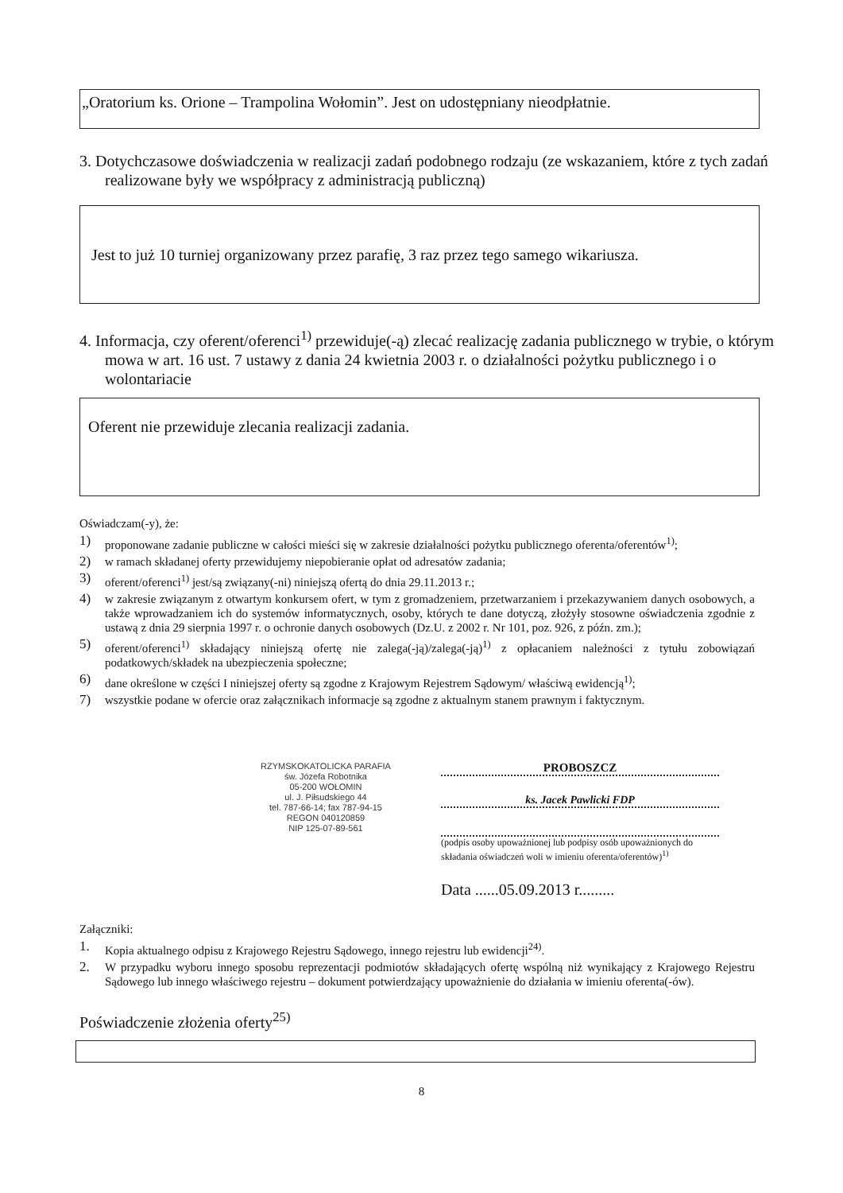„Oratorium ks. Orione – Trampolina Wołomin”. Jest on udostępniany nieodpłatnie.
3. Dotychczasowe doświadczenia w realizacji zadań podobnego rodzaju (ze wskazaniem, które z tych zadań realizowane były we współpracy z administracją publiczną)
Jest to już 10 turniej organizowany przez parafię, 3 raz przez tego samego wikariusza.
4. Informacja, czy oferent/oferenci<sup>1)</sup> przewiduje(-ą) zlecać realizację zadania publicznego w trybie, o którym mowa w art. 16 ust. 7 ustawy z dania 24 kwietnia 2003 r. o działalności pożytku publicznego i o wolontariacie
Oferent nie przewiduje zlecania realizacji zadania.
Oświadczam(-y), że:
1) proponowane zadanie publiczne w całości mieści się w zakresie działalności pożytku publicznego oferenta/oferentów<sup>1)</sup>;
2) w ramach składanej oferty przewidujemy niepobieranie opłat od adresatów zadania;
3) oferent/oferenci<sup>1)</sup> jest/są związany(-ni) niniejszą ofertą do dnia 29.11.2013 r.;
4) w zakresie związanym z otwartym konkursem ofert, w tym z gromadzeniem, przetwarzaniem i przekazywaniem danych osobowych, a także wprowadzaniem ich do systemów informatycznych, osoby, których te dane dotyczą, złożyły stosowne oświadczenia zgodnie z ustawą z dnia 29 sierpnia 1997 r. o ochronie danych osobowych (Dz.U. z 2002 r. Nr 101, poz. 926, z późn. zm.);
5) oferent/oferenci<sup>1)</sup> składający niniejszą ofertę nie zalega(-ją)/zalega(-ją)<sup>1)</sup> z opłacaniem należności z tytułu zobowiązań podatkowych/składek na ubezpieczenia społeczne;
6) dane określone w części I niniejszej oferty są zgodne z Krajowym Rejestrem Sądowym/ właściwą ewidencją<sup>1)</sup>;
7) wszystkie podane w ofercie oraz załącznikach informacje są zgodne z aktualnym stanem prawnym i faktycznym.
RZYMSKOKATOLICKA PARAFIA
św. Józefa Robotnika
05-200 WOŁOMIN
ul. J. Piłsudskiego 44
tel. 787-66-14; fax 787-94-15
REGON 040120859
NIP 125-07-89-561
PROBOSZCZ
ks. Jacek Pawlicki FDP
(podpis osoby upoważnionej lub podpisy osób upoważnionych do składania oświadczeń woli w imieniu oferenta/oferentów)<sup>1)</sup>
Data ......05.09.2013 r.........
Załączniki:
1. Kopia aktualnego odpisu z Krajowego Rejestru Sądowego, innego rejestru lub ewidencji<sup>24)</sup>.
2. W przypadku wyboru innego sposobu reprezentacji podmiotów składających ofertę wspólną niż wynikający z Krajowego Rejestru Sądowego lub innego właściwego rejestru – dokument potwierdzający upoważnienie do działania w imieniu oferenta(-ów).
Poświadczenie złożenia oferty<sup>25)</sup>
8